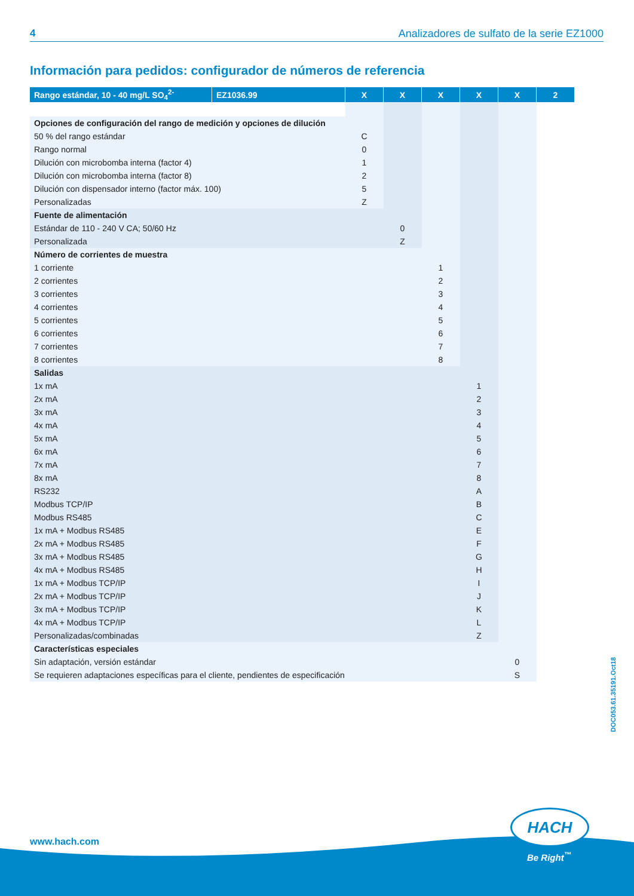4 Analizadores de sulfato de la serie EZ1000
Información para pedidos: configurador de números de referencia
| Rango estándar, 10 - 40 mg/L SO<sub>4</sub><sup>2-</sup> | EZ1036.99 | X | X | X | X | X | 2 |
| --- | --- | --- | --- | --- | --- | --- | --- |
| Opciones de configuración del rango de medición y opciones de dilución | | | | | | | |
| 50 % del rango estándar | | C | | | | | |
| Rango normal | | 0 | | | | | |
| Dilución con microbomba interna (factor 4) | | 1 | | | | | |
| Dilución con microbomba interna (factor 8) | | 2 | | | | | |
| Dilución con dispensador interno (factor máx. 100) | | 5 | | | | | |
| Personalizadas | | Z | | | | | |
| Fuente de alimentación | | | | | | | |
| Estándar de 110 - 240 V CA; 50/60 Hz | | | 0 | | | | |
| Personalizada | | | Z | | | | |
| Número de corrientes de muestra | | | | | | | |
| 1 corriente | | | | 1 | | | |
| 2 corrientes | | | | 2 | | | |
| 3 corrientes | | | | 3 | | | |
| 4 corrientes | | | | 4 | | | |
| 5 corrientes | | | | 5 | | | |
| 6 corrientes | | | | 6 | | | |
| 7 corrientes | | | | 7 | | | |
| 8 corrientes | | | | 8 | | | |
| Salidas | | | | | | | |
| 1x mA | | | | | 1 | | |
| 2x mA | | | | | 2 | | |
| 3x mA | | | | | 3 | | |
| 4x mA | | | | | 4 | | |
| 5x mA | | | | | 5 | | |
| 6x mA | | | | | 6 | | |
| 7x mA | | | | | 7 | | |
| 8x mA | | | | | 8 | | |
| RS232 | | | | | A | | |
| Modbus TCP/IP | | | | | B | | |
| Modbus RS485 | | | | | C | | |
| 1x mA + Modbus RS485 | | | | | E | | |
| 2x mA + Modbus RS485 | | | | | F | | |
| 3x mA + Modbus RS485 | | | | | G | | |
| 4x mA + Modbus RS485 | | | | | H | | |
| 1x mA + Modbus TCP/IP | | | | | I | | |
| 2x mA + Modbus TCP/IP | | | | | J | | |
| 3x mA + Modbus TCP/IP | | | | | K | | |
| 4x mA + Modbus TCP/IP | | | | | L | | |
| Personalizadas/combinadas | | | | | Z | | |
| Características especiales | | | | | | | |
| Sin adaptación, versión estándar | | | | | | 0 | |
| Se requieren adaptaciones específicas para el cliente, pendientes de especificación | | | | | | S | |
DOC053.61.35191.Oct18
www.hach.com
HACH
Be Right<sup>™</sup>